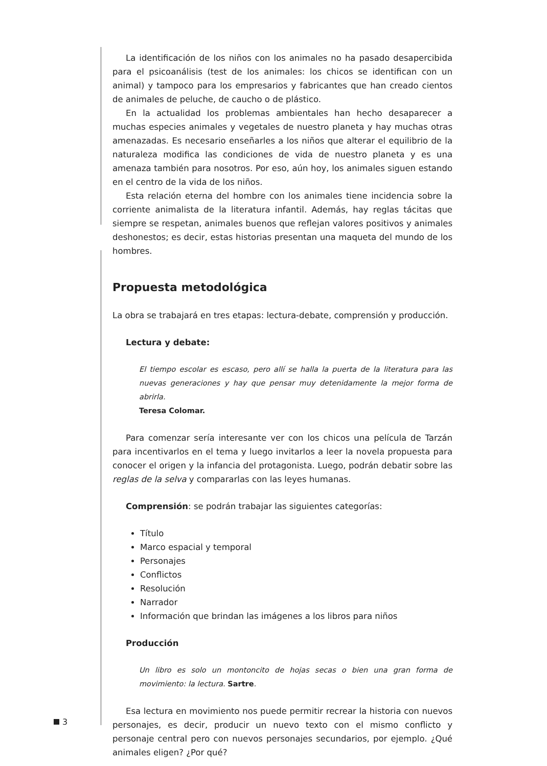La identificación de los niños con los animales no ha pasado desapercibida para el psicoanálisis (test de los animales: los chicos se identifican con un animal) y tampoco para los empresarios y fabricantes que han creado cientos de animales de peluche, de caucho o de plástico.
En la actualidad los problemas ambientales han hecho desaparecer a muchas especies animales y vegetales de nuestro planeta y hay muchas otras amenazadas. Es necesario enseñarles a los niños que alterar el equilibrio de la naturaleza modifica las condiciones de vida de nuestro planeta y es una amenaza también para nosotros. Por eso, aún hoy, los animales siguen estando en el centro de la vida de los niños.
Esta relación eterna del hombre con los animales tiene incidencia sobre la corriente animalista de la literatura infantil. Además, hay reglas tácitas que siempre se respetan, animales buenos que reflejan valores positivos y animales deshonestos; es decir, estas historias presentan una maqueta del mundo de los hombres.
Propuesta metodológica
La obra se trabajará en tres etapas: lectura-debate, comprensión y producción.
Lectura y debate:
El tiempo escolar es escaso, pero allí se halla la puerta de la literatura para las nuevas generaciones y hay que pensar muy detenidamente la mejor forma de abrirla.
Teresa Colomar.
Para comenzar sería interesante ver con los chicos una película de Tarzán para incentivarlos en el tema y luego invitarlos a leer la novela propuesta para conocer el origen y la infancia del protagonista. Luego, podrán debatir sobre las reglas de la selva y compararlas con las leyes humanas.
Comprensión: se podrán trabajar las siguientes categorías:
Título
Marco espacial y temporal
Personajes
Conflictos
Resolución
Narrador
Información que brindan las imágenes a los libros para niños
Producción
Un libro es solo un montoncito de hojas secas o bien una gran forma de movimiento: la lectura. Sartre.
Esa lectura en movimiento nos puede permitir recrear la historia con nuevos personajes, es decir, producir un nuevo texto con el mismo conflicto y personaje central pero con nuevos personajes secundarios, por ejemplo. ¿Qué animales eligen? ¿Por qué?
3